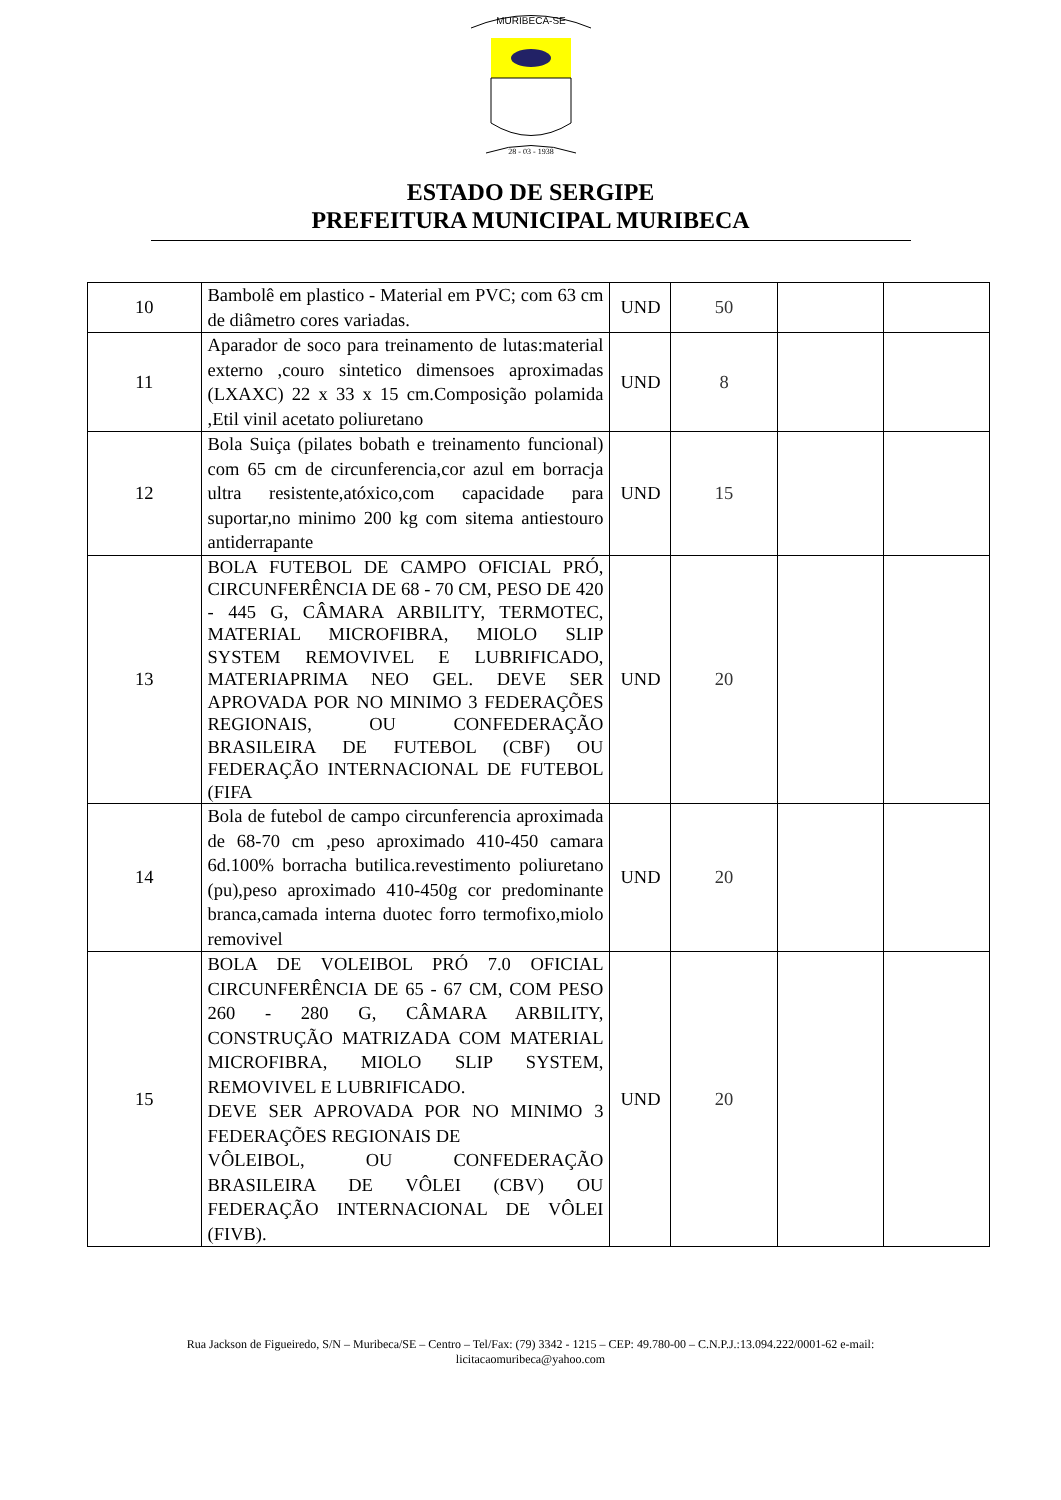MURIBECA-SE
28 - 03 - 1938
ESTADO DE SERGIPE
PREFEITURA MUNICIPAL MURIBECA
| 10 | Bambolê em plastico - Material em PVC; com 63 cm de diâmetro cores variadas. | UND | 50 | | |
| 11 | Aparador de soco para treinamento de lutas:material externo ,couro sintetico dimensoes aproximadas (LXAXC) 22 x 33 x 15 cm.Composição polamida ,Etil vinil acetato poliuretano | UND | 8 | | |
| 12 | Bola Suiça (pilates bobath e treinamento funcional) com 65 cm de circunferencia,cor azul em borracja ultra resistente,atóxico,com capacidade para suportar,no minimo 200 kg com sitema antiestouro antiderrapante | UND | 15 | | |
| 13 | BOLA FUTEBOL DE CAMPO OFICIAL PRÓ, CIRCUNFERÊNCIA DE 68 - 70 CM, PESO DE 420 - 445 G, CÂMARA ARBILITY, TERMOTEC, MATERIAL MICROFIBRA, MIOLO SLIP SYSTEM REMOVIVEL E LUBRIFICADO, MATERIAPRIMA NEO GEL. DEVE SER APROVADA POR NO MINIMO 3 FEDERAÇÕES REGIONAIS, OU CONFEDERAÇÃO BRASILEIRA DE FUTEBOL (CBF) OU FEDERAÇÃO INTERNACIONAL DE FUTEBOL (FIFA | UND | 20 | | |
| 14 | Bola de futebol de campo circunferencia aproximada de 68-70 cm ,peso aproximado 410-450 camara 6d.100% borracha butilica.revestimento poliuretano (pu),peso aproximado 410-450g cor predominante branca,camada interna duotec forro termofixo,miolo removivel | UND | 20 | | |
| 15 | BOLA DE VOLEIBOL PRÓ 7.0 OFICIAL CIRCUNFERÊNCIA DE 65 - 67 CM, COM PESO 260 - 280 G, CÂMARA ARBILITY, CONSTRUÇÃO MATRIZADA COM MATERIAL MICROFIBRA, MIOLO SLIP SYSTEM, REMOVIVEL E LUBRIFICADO. DEVE SER APROVADA POR NO MINIMO 3 FEDERAÇÕES REGIONAIS DE VÔLEIBOL, OU CONFEDERAÇÃO BRASILEIRA DE VÔLEI (CBV) OU FEDERAÇÃO INTERNACIONAL DE VÔLEI (FIVB). | UND | 20 | | |
Rua Jackson de Figueiredo, S/N – Muribeca/SE – Centro – Tel/Fax: (79) 3342 - 1215 – CEP: 49.780-00 – C.N.P.J.:13.094.222/0001-62 e-mail:
licitacaomuribeca@yahoo.com